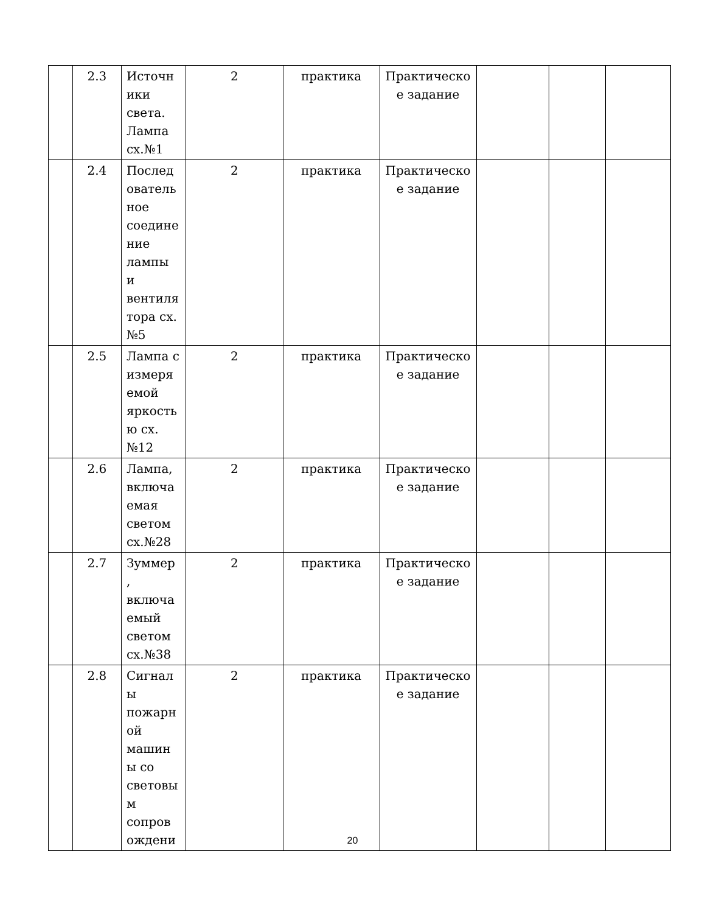| | 2.3 | Источн ики света. Лампа сх.№1 | 2 | практика | Практическо е задание | | | |
| | 2.4 | Послед ователь ное соедине ние лампы и вентиля тора сх.№5 | 2 | практика | Практическо е задание | | | |
| | 2.5 | Лампа с измеря емой яркость ю сх.№12 | 2 | практика | Практическо е задание | | | |
| | 2.6 | Лампа, включа емая светом сх.№28 | 2 | практика | Практическо е задание | | | |
| | 2.7 | Зуммер , включа емый светом сх.№38 | 2 | практика | Практическо е задание | | | |
| | 2.8 | Сигнал ы пожарн ой машин ы со световы м сопров ождени | 2 | практика | Практическо е задание | | | |
20